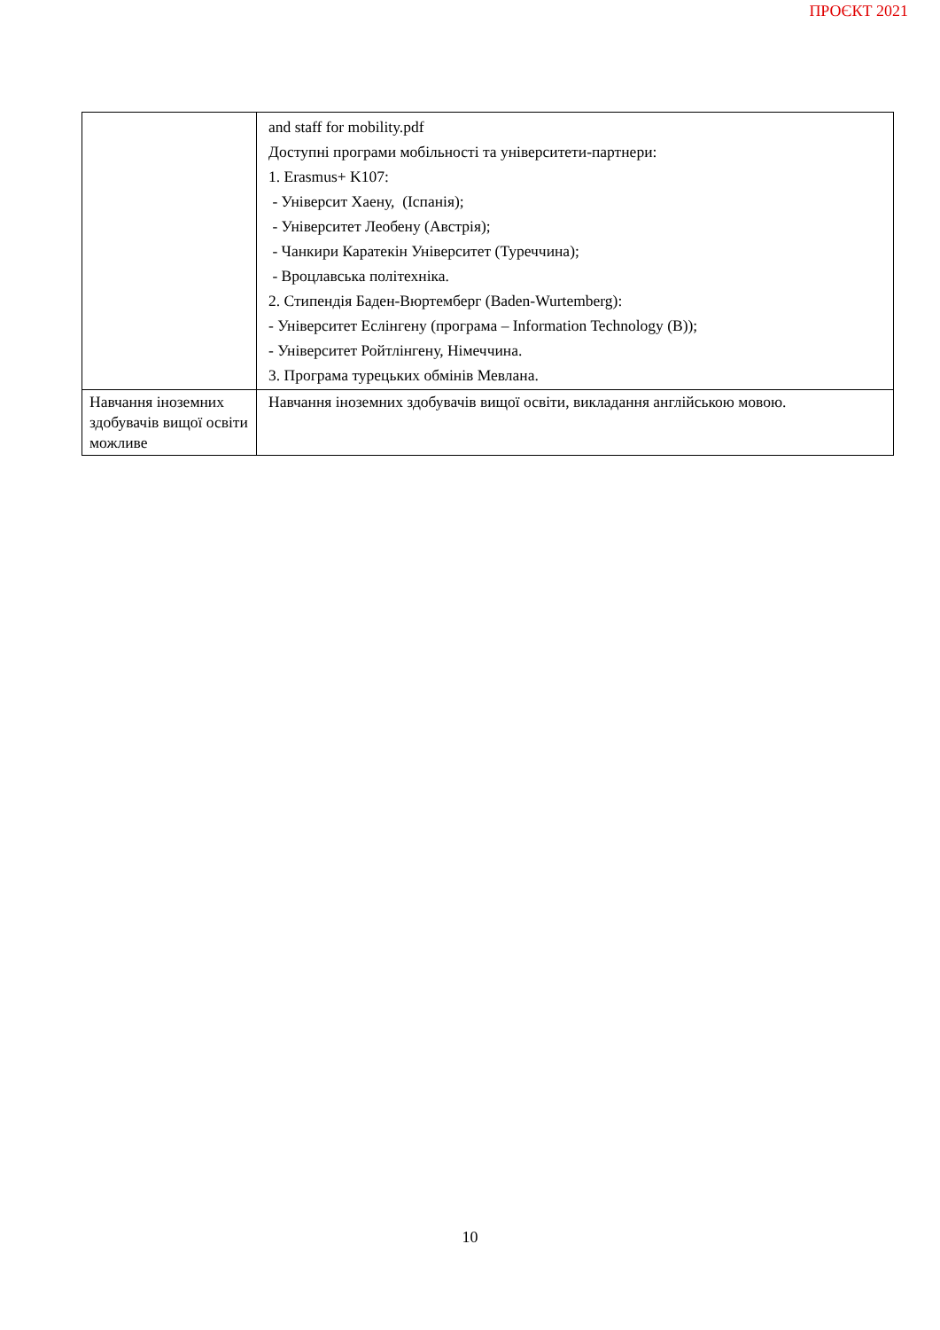ПРОЄКТ 2021
| | and staff for mobility.pdf Доступні програми мобільності та університети-партнери: 1. Erasmus+ K107: - Університ Хаену, (Іспанія); - Університет Леобену (Австрія); - Чанкири Каратекін Університет (Туреччина); - Вроцлавська політехніка. 2. Стипендія Баден-Вюртемберг (Baden-Wurtemberg): - Університет Еслінгену (програма – Information Technology (B)); - Університет Ройтлінгену, Німеччина. 3. Програма турецьких обмінів Мевлана. |
| Навчання іноземних здобувачів вищої освіти можливе | Навчання іноземних здобувачів вищої освіти, викладання англійською мовою. |
10